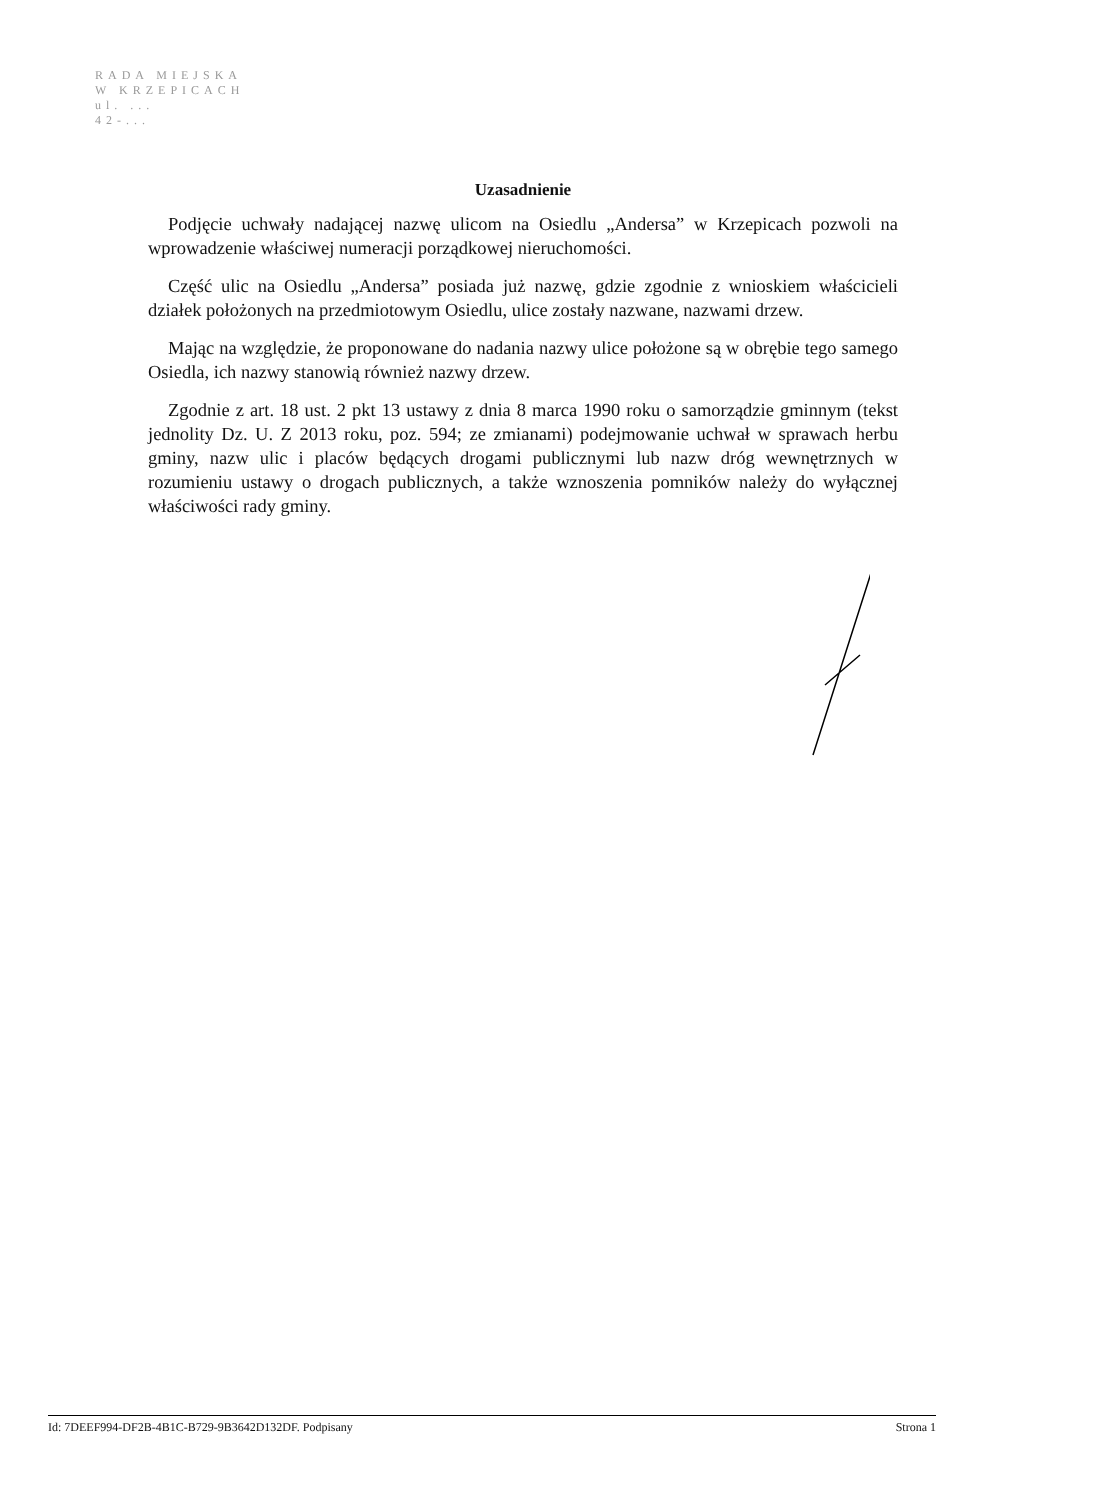RADA MIEJSKA
W KRZEPICACH
ul. ...
42-...
Uzasadnienie
Podjęcie uchwały nadającej nazwę ulicom na Osiedlu „Andersa” w Krzepicach pozwoli na wprowadzenie właściwej numeracji porządkowej nieruchomości.
Część ulic na Osiedlu „Andersa” posiada już nazwę, gdzie zgodnie z wnioskiem właścicieli działek położonych na przedmiotowym Osiedlu, ulice zostały nazwane, nazwami drzew.
Mając na względzie, że proponowane do nadania nazwy ulice położone są w obrębie tego samego Osiedla, ich nazwy stanowią również nazwy drzew.
Zgodnie z art. 18 ust. 2 pkt 13 ustawy z dnia 8 marca 1990 roku o samorządzie gminnym (tekst jednolity Dz. U. Z 2013 roku, poz. 594; ze zmianami) podejmowanie uchwał w sprawach herbu gminy, nazw ulic i placów będących drogami publicznymi lub nazw dróg wewnętrznych w rozumieniu ustawy o drogach publicznych, a także wznoszenia pomników należy do wyłącznej właściwości rady gminy.
Id: 7DEEF994-DF2B-4B1C-B729-9B3642D132DF. Podpisany Strona 1